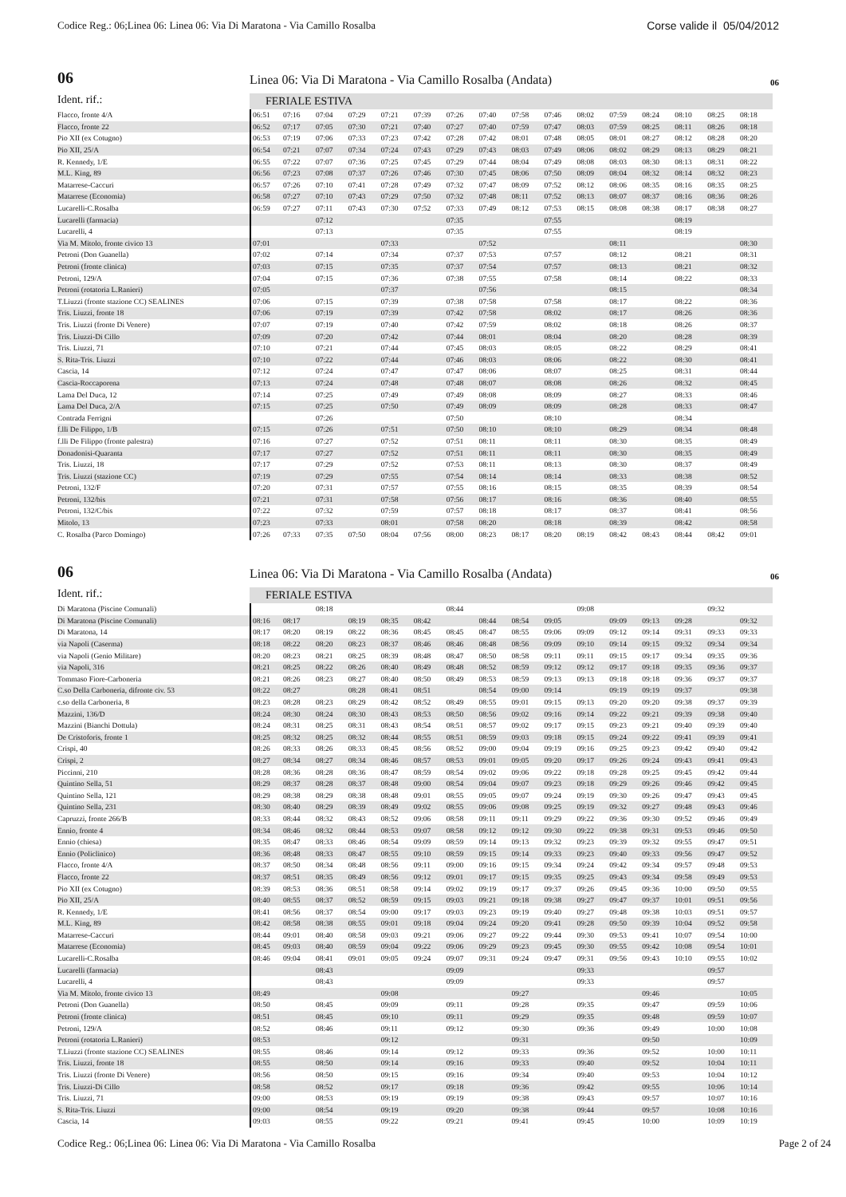Codice Reg.: 06;Linea 06: Linea 06: Via Di Maratona - Via Camillo Rosalba Corse valide il 05/04/2012
06 Linea 06: Via Di Maratona - Via Camillo Rosalba (Andata) 06
Ident. rif.: FERIALE ESTIVA
| Flacco, fronte 4/A | 06:51 | 07:16 | 07:04 | 07:29 | 07:21 | 07:39 | 07:26 | 07:40 | 07:58 | 07:46 | 08:02 | 07:59 | 08:24 | 08:10 | 08:25 | 08:18 |
| Flacco, fronte 22 | 06:52 | 07:17 | 07:05 | 07:30 | 07:21 | 07:40 | 07:27 | 07:40 | 07:59 | 07:47 | 08:03 | 07:59 | 08:25 | 08:11 | 08:26 | 08:18 |
| Pio XII (ex Cotugno) | 06:53 | 07:19 | 07:06 | 07:33 | 07:23 | 07:42 | 07:28 | 07:42 | 08:01 | 07:48 | 08:05 | 08:01 | 08:27 | 08:12 | 08:28 | 08:20 |
| Pio XII, 25/A | 06:54 | 07:21 | 07:07 | 07:34 | 07:24 | 07:43 | 07:29 | 07:43 | 08:03 | 07:49 | 08:06 | 08:02 | 08:29 | 08:13 | 08:29 | 08:21 |
| R. Kennedy, 1/E | 06:55 | 07:22 | 07:07 | 07:36 | 07:25 | 07:45 | 07:29 | 07:44 | 08:04 | 07:49 | 08:08 | 08:03 | 08:30 | 08:13 | 08:31 | 08:22 |
| M.L. King, 89 | 06:56 | 07:23 | 07:08 | 07:37 | 07:26 | 07:46 | 07:30 | 07:45 | 08:06 | 07:50 | 08:09 | 08:04 | 08:32 | 08:14 | 08:32 | 08:23 |
| Matarrese-Caccuri | 06:57 | 07:26 | 07:10 | 07:41 | 07:28 | 07:49 | 07:32 | 07:47 | 08:09 | 07:52 | 08:12 | 08:06 | 08:35 | 08:16 | 08:35 | 08:25 |
| Matarrese (Economia) | 06:58 | 07:27 | 07:10 | 07:43 | 07:29 | 07:50 | 07:32 | 07:48 | 08:11 | 07:52 | 08:13 | 08:07 | 08:37 | 08:16 | 08:36 | 08:26 |
| Lucarelli-C.Rosalba | 06:59 | 07:27 | 07:11 | 07:43 | 07:30 | 07:52 | 07:33 | 07:49 | 08:12 | 07:53 | 08:15 | 08:08 | 08:38 | 08:17 | 08:38 | 08:27 |
| Lucarelli (farmacia) | | | 07:12 | | | | 07:35 | | | 07:55 | | | | 08:19 | | |
| Lucarelli, 4 | | | 07:13 | | | | 07:35 | | | 07:55 | | | | 08:19 | | |
| Via M. Mitolo, fronte civico 13 | 07:01 | | | | 07:33 | | | 07:52 | | | | 08:11 | | | | 08:30 |
| Petroni (Don Guanella) | 07:02 | | 07:14 | | 07:34 | | 07:37 | 07:53 | | 07:57 | | 08:12 | | 08:21 | | 08:31 |
| Petroni (fronte clinica) | 07:03 | | 07:15 | | 07:35 | | 07:37 | 07:54 | | 07:57 | | 08:13 | | 08:21 | | 08:32 |
| Petroni, 129/A | 07:04 | | 07:15 | | 07:36 | | 07:38 | 07:55 | | 07:58 | | 08:14 | | 08:22 | | 08:33 |
| Petroni (rotatoria L.Ranieri) | 07:05 | | | | 07:37 | | | 07:56 | | | | 08:15 | | | | 08:34 |
| T.Liuzzi (fronte stazione CC) SEALINES | 07:06 | | 07:15 | | 07:39 | | 07:38 | 07:58 | | 07:58 | | 08:17 | | 08:22 | | 08:36 |
| Tris. Liuzzi, fronte 18 | 07:06 | | 07:19 | | 07:39 | | 07:42 | 07:58 | | 08:02 | | 08:17 | | 08:26 | | 08:36 |
| Tris. Liuzzi (fronte Di Venere) | 07:07 | | 07:19 | | 07:40 | | 07:42 | 07:59 | | 08:02 | | 08:18 | | 08:26 | | 08:37 |
| Tris. Liuzzi-Di Cillo | 07:09 | | 07:20 | | 07:42 | | 07:44 | 08:01 | | 08:04 | | 08:20 | | 08:28 | | 08:39 |
| Tris. Liuzzi, 71 | 07:10 | | 07:21 | | 07:44 | | 07:45 | 08:03 | | 08:05 | | 08:22 | | 08:29 | | 08:41 |
| S. Rita-Tris. Liuzzi | 07:10 | | 07:22 | | 07:44 | | 07:46 | 08:03 | | 08:06 | | 08:22 | | 08:30 | | 08:41 |
| Cascia, 14 | 07:12 | | 07:24 | | 07:47 | | 07:47 | 08:06 | | 08:07 | | 08:25 | | 08:31 | | 08:44 |
| Cascia-Roccaporena | 07:13 | | 07:24 | | 07:48 | | 07:48 | 08:07 | | 08:08 | | 08:26 | | 08:32 | | 08:45 |
| Lama Del Duca, 12 | 07:14 | | 07:25 | | 07:49 | | 07:49 | 08:08 | | 08:09 | | 08:27 | | 08:33 | | 08:46 |
| Lama Del Duca, 2/A | 07:15 | | 07:25 | | 07:50 | | 07:49 | 08:09 | | 08:09 | | 08:28 | | 08:33 | | 08:47 |
| Contrada Ferrigni | | | 07:26 | | | | 07:50 | | | 08:10 | | | | 08:34 | | |
| f.lli De Filippo, 1/B | 07:15 | | 07:26 | | 07:51 | | 07:50 | 08:10 | | 08:10 | | 08:29 | | 08:34 | | 08:48 |
| f.lli De Filippo (fronte palestra) | 07:16 | | 07:27 | | 07:52 | | 07:51 | 08:11 | | 08:11 | | 08:30 | | 08:35 | | 08:49 |
| Donadonisi-Quaranta | 07:17 | | 07:27 | | 07:52 | | 07:51 | 08:11 | | 08:11 | | 08:30 | | 08:35 | | 08:49 |
| Tris. Liuzzi, 18 | 07:17 | | 07:29 | | 07:52 | | 07:53 | 08:11 | | 08:13 | | 08:30 | | 08:37 | | 08:49 |
| Tris. Liuzzi (stazione CC) | 07:19 | | 07:29 | | 07:55 | | 07:54 | 08:14 | | 08:14 | | 08:33 | | 08:38 | | 08:52 |
| Petroni, 132/F | 07:20 | | 07:31 | | 07:57 | | 07:55 | 08:16 | | 08:15 | | 08:35 | | 08:39 | | 08:54 |
| Petroni, 132/bis | 07:21 | | 07:31 | | 07:58 | | 07:56 | 08:17 | | 08:16 | | 08:36 | | 08:40 | | 08:55 |
| Petroni, 132/C/bis | 07:22 | | 07:32 | | 07:59 | | 07:57 | 08:18 | | 08:17 | | 08:37 | | 08:41 | | 08:56 |
| Mitolo, 13 | 07:23 | | 07:33 | | 08:01 | | 07:58 | 08:20 | | 08:18 | | 08:39 | | 08:42 | | 08:58 |
| C. Rosalba (Parco Domingo) | 07:26 | 07:33 | 07:35 | 07:50 | 08:04 | 07:56 | 08:00 | 08:23 | 08:17 | 08:20 | 08:19 | 08:42 | 08:43 | 08:44 | 08:42 | 09:01 |
06 Linea 06: Via Di Maratona - Via Camillo Rosalba (Andata) 06
Ident. rif.: FERIALE ESTIVA
| Di Maratona (Piscine Comunali) | | | 08:18 | | | | 08:44 | | | | 09:08 | | | | 09:32 | |
| Di Maratona (Piscine Comunali) | 08:16 | 08:17 | | 08:19 | 08:35 | 08:42 | | 08:44 | 08:54 | 09:05 | | 09:09 | 09:13 | 09:28 | | 09:32 |
| Di Maratona, 14 | 08:17 | 08:20 | 08:19 | 08:22 | 08:36 | 08:45 | 08:45 | 08:47 | 08:55 | 09:06 | 09:09 | 09:12 | 09:14 | 09:31 | 09:33 | 09:33 |
| via Napoli (Caserma) | 08:18 | 08:22 | 08:20 | 08:23 | 08:37 | 08:46 | 08:46 | 08:48 | 08:56 | 09:09 | 09:10 | 09:14 | 09:15 | 09:32 | 09:34 | 09:34 |
| via Napoli (Genio Militare) | 08:20 | 08:23 | 08:21 | 08:25 | 08:39 | 08:48 | 08:47 | 08:50 | 08:58 | 09:11 | 09:11 | 09:15 | 09:17 | 09:34 | 09:35 | 09:36 |
| via Napoli, 316 | 08:21 | 08:25 | 08:22 | 08:26 | 08:40 | 08:49 | 08:48 | 08:52 | 08:59 | 09:12 | 09:12 | 09:17 | 09:18 | 09:35 | 09:36 | 09:37 |
| Tommaso Fiore-Carboneria | 08:21 | 08:26 | 08:23 | 08:27 | 08:40 | 08:50 | 08:49 | 08:53 | 08:59 | 09:13 | 09:13 | 09:18 | 09:18 | 09:36 | 09:37 | 09:37 |
| C.so Della Carboneria, difronte civ. 53 | 08:22 | 08:27 | | 08:28 | 08:41 | 08:51 | | 08:54 | 09:00 | 09:14 | | 09:19 | 09:19 | 09:37 | | 09:38 |
| c.so della Carboneria, 8 | 08:23 | 08:28 | 08:23 | 08:29 | 08:42 | 08:52 | 08:49 | 08:55 | 09:01 | 09:15 | 09:13 | 09:20 | 09:20 | 09:38 | 09:37 | 09:39 |
| Mazzini, 136/D | 08:24 | 08:30 | 08:24 | 08:30 | 08:43 | 08:53 | 08:50 | 08:56 | 09:02 | 09:16 | 09:14 | 09:22 | 09:21 | 09:39 | 09:38 | 09:40 |
| Mazzini (Bianchi Dottula) | 08:24 | 08:31 | 08:25 | 08:31 | 08:43 | 08:54 | 08:51 | 08:57 | 09:02 | 09:17 | 09:15 | 09:23 | 09:21 | 09:40 | 09:39 | 09:40 |
| De Cristoforis, fronte 1 | 08:25 | 08:32 | 08:25 | 08:32 | 08:44 | 08:55 | 08:51 | 08:59 | 09:03 | 09:18 | 09:15 | 09:24 | 09:22 | 09:41 | 09:39 | 09:41 |
| Crispi, 40 | 08:26 | 08:33 | 08:26 | 08:33 | 08:45 | 08:56 | 08:52 | 09:00 | 09:04 | 09:19 | 09:16 | 09:25 | 09:23 | 09:42 | 09:40 | 09:42 |
| Crispi, 2 | 08:27 | 08:34 | 08:27 | 08:34 | 08:46 | 08:57 | 08:53 | 09:01 | 09:05 | 09:20 | 09:17 | 09:26 | 09:24 | 09:43 | 09:41 | 09:43 |
| Piccinni, 210 | 08:28 | 08:36 | 08:28 | 08:36 | 08:47 | 08:59 | 08:54 | 09:02 | 09:06 | 09:22 | 09:18 | 09:28 | 09:25 | 09:45 | 09:42 | 09:44 |
| Quintino Sella, 51 | 08:29 | 08:37 | 08:28 | 08:37 | 08:48 | 09:00 | 08:54 | 09:04 | 09:07 | 09:23 | 09:18 | 09:29 | 09:26 | 09:46 | 09:42 | 09:45 |
| Quintino Sella, 121 | 08:29 | 08:38 | 08:29 | 08:38 | 08:48 | 09:01 | 08:55 | 09:05 | 09:07 | 09:24 | 09:19 | 09:30 | 09:26 | 09:47 | 09:43 | 09:45 |
| Quintino Sella, 231 | 08:30 | 08:40 | 08:29 | 08:39 | 08:49 | 09:02 | 08:55 | 09:06 | 09:08 | 09:25 | 09:19 | 09:32 | 09:27 | 09:48 | 09:43 | 09:46 |
| Capruzzi, fronte 266/B | 08:33 | 08:44 | 08:32 | 08:43 | 08:52 | 09:06 | 08:58 | 09:11 | 09:11 | 09:29 | 09:22 | 09:36 | 09:30 | 09:52 | 09:46 | 09:49 |
| Ennio, fronte 4 | 08:34 | 08:46 | 08:32 | 08:44 | 08:53 | 09:07 | 08:58 | 09:12 | 09:12 | 09:30 | 09:22 | 09:38 | 09:31 | 09:53 | 09:46 | 09:50 |
| Ennio (chiesa) | 08:35 | 08:47 | 08:33 | 08:46 | 08:54 | 09:09 | 08:59 | 09:14 | 09:13 | 09:32 | 09:23 | 09:39 | 09:32 | 09:55 | 09:47 | 09:51 |
| Ennio (Policlinico) | 08:36 | 08:48 | 08:33 | 08:47 | 08:55 | 09:10 | 08:59 | 09:15 | 09:14 | 09:33 | 09:23 | 09:40 | 09:33 | 09:56 | 09:47 | 09:52 |
| Flacco, fronte 4/A | 08:37 | 08:50 | 08:34 | 08:48 | 08:56 | 09:11 | 09:00 | 09:16 | 09:15 | 09:34 | 09:24 | 09:42 | 09:34 | 09:57 | 09:48 | 09:53 |
| Flacco, fronte 22 | 08:37 | 08:51 | 08:35 | 08:49 | 08:56 | 09:12 | 09:01 | 09:17 | 09:15 | 09:35 | 09:25 | 09:43 | 09:34 | 09:58 | 09:49 | 09:53 |
| Pio XII (ex Cotugno) | 08:39 | 08:53 | 08:36 | 08:51 | 08:58 | 09:14 | 09:02 | 09:19 | 09:17 | 09:37 | 09:26 | 09:45 | 09:36 | 10:00 | 09:50 | 09:55 |
| Pio XII, 25/A | 08:40 | 08:55 | 08:37 | 08:52 | 08:59 | 09:15 | 09:03 | 09:21 | 09:18 | 09:38 | 09:27 | 09:47 | 09:37 | 10:01 | 09:51 | 09:56 |
| R. Kennedy, 1/E | 08:41 | 08:56 | 08:37 | 08:54 | 09:00 | 09:17 | 09:03 | 09:23 | 09:19 | 09:40 | 09:27 | 09:48 | 09:38 | 10:03 | 09:51 | 09:57 |
| M.L. King, 89 | 08:42 | 08:58 | 08:38 | 08:55 | 09:01 | 09:18 | 09:04 | 09:24 | 09:20 | 09:41 | 09:28 | 09:50 | 09:39 | 10:04 | 09:52 | 09:58 |
| Matarrese-Caccuri | 08:44 | 09:01 | 08:40 | 08:58 | 09:03 | 09:21 | 09:06 | 09:27 | 09:22 | 09:44 | 09:30 | 09:53 | 09:41 | 10:07 | 09:54 | 10:00 |
| Matarrese (Economia) | 08:45 | 09:03 | 08:40 | 08:59 | 09:04 | 09:22 | 09:06 | 09:29 | 09:23 | 09:45 | 09:30 | 09:55 | 09:42 | 10:08 | 09:54 | 10:01 |
| Lucarelli-C.Rosalba | 08:46 | 09:04 | 08:41 | 09:01 | 09:05 | 09:24 | 09:07 | 09:31 | 09:24 | 09:47 | 09:31 | 09:56 | 09:43 | 10:10 | 09:55 | 10:02 |
| Lucarelli (farmacia) | | | 08:43 | | | | 09:09 | | | | 09:33 | | | | 09:57 | |
| Lucarelli, 4 | | | 08:43 | | | | 09:09 | | | | 09:33 | | | | 09:57 | |
| Via M. Mitolo, fronte civico 13 | 08:49 | | | | 09:08 | | | | 09:27 | | | | 09:46 | | | 10:05 |
| Petroni (Don Guanella) | 08:50 | | 08:45 | | 09:09 | | 09:11 | | 09:28 | | 09:35 | | 09:47 | | 09:59 | 10:06 |
| Petroni (fronte clinica) | 08:51 | | 08:45 | | 09:10 | | 09:11 | | 09:29 | | 09:35 | | 09:48 | | 09:59 | 10:07 |
| Petroni, 129/A | 08:52 | | 08:46 | | 09:11 | | 09:12 | | 09:30 | | 09:36 | | 09:49 | | 10:00 | 10:08 |
| Petroni (rotatoria L.Ranieri) | 08:53 | | | | 09:12 | | | | 09:31 | | | | 09:50 | | | 10:09 |
| T.Liuzzi (fronte stazione CC) SEALINES | 08:55 | | 08:46 | | 09:14 | | 09:12 | | 09:33 | | 09:36 | | 09:52 | | 10:00 | 10:11 |
| Tris. Liuzzi, fronte 18 | 08:55 | | 08:50 | | 09:14 | | 09:16 | | 09:33 | | 09:40 | | 09:52 | | 10:04 | 10:11 |
| Tris. Liuzzi (fronte Di Venere) | 08:56 | | 08:50 | | 09:15 | | 09:16 | | 09:34 | | 09:40 | | 09:53 | | 10:04 | 10:12 |
| Tris. Liuzzi-Di Cillo | 08:58 | | 08:52 | | 09:17 | | 09:18 | | 09:36 | | 09:42 | | 09:55 | | 10:06 | 10:14 |
| Tris. Liuzzi, 71 | 09:00 | | 08:53 | | 09:19 | | 09:19 | | 09:38 | | 09:43 | | 09:57 | | 10:07 | 10:16 |
| S. Rita-Tris. Liuzzi | 09:00 | | 08:54 | | 09:19 | | 09:20 | | 09:38 | | 09:44 | | 09:57 | | 10:08 | 10:16 |
| Cascia, 14 | 09:03 | | 08:55 | | 09:22 | | 09:21 | | 09:41 | | 09:45 | | 10:00 | | 10:09 | 10:19 |
Codice Reg.: 06;Linea 06: Linea 06: Via Di Maratona - Via Camillo Rosalba Page 2 of 24